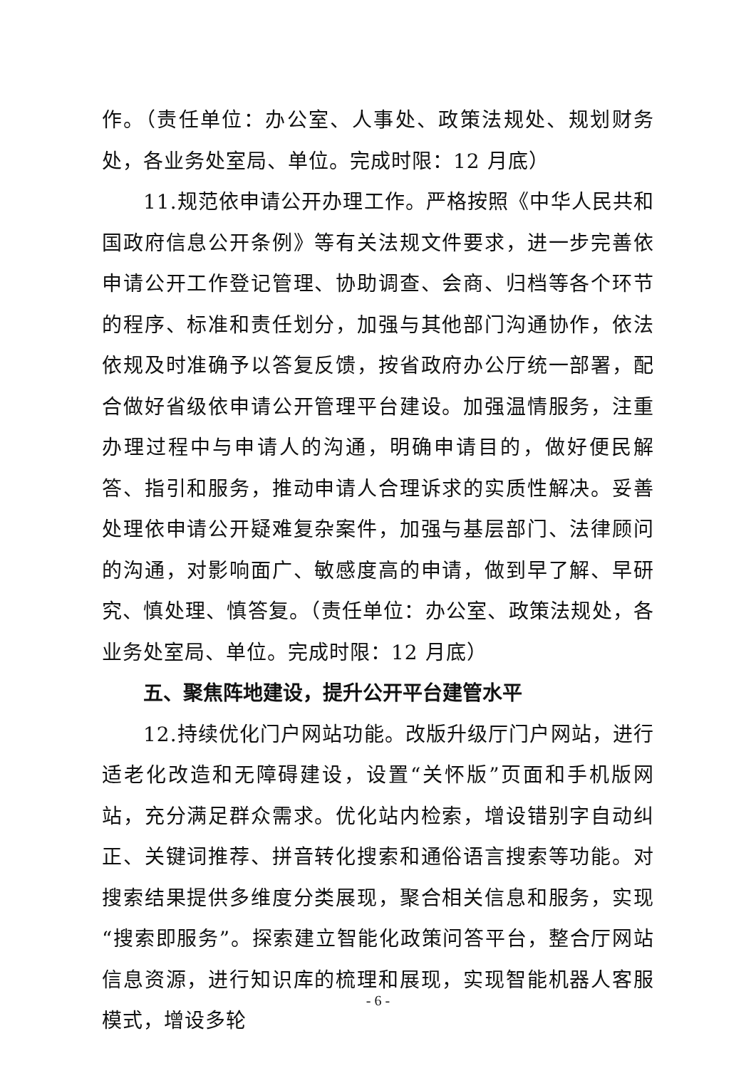作。（责任单位：办公室、人事处、政策法规处、规划财务处，各业务处室局、单位。完成时限：12 月底）
11.规范依申请公开办理工作。严格按照《中华人民共和国政府信息公开条例》等有关法规文件要求，进一步完善依申请公开工作登记管理、协助调查、会商、归档等各个环节的程序、标准和责任划分，加强与其他部门沟通协作，依法依规及时准确予以答复反馈，按省政府办公厅统一部署，配合做好省级依申请公开管理平台建设。加强温情服务，注重办理过程中与申请人的沟通，明确申请目的，做好便民解答、指引和服务，推动申请人合理诉求的实质性解决。妥善处理依申请公开疑难复杂案件，加强与基层部门、法律顾问的沟通，对影响面广、敏感度高的申请，做到早了解、早研究、慎处理、慎答复。（责任单位：办公室、政策法规处，各业务处室局、单位。完成时限：12 月底）
五、聚焦阵地建设，提升公开平台建管水平
12.持续优化门户网站功能。改版升级厅门户网站，进行适老化改造和无障碍建设，设置“关怀版”页面和手机版网站，充分满足群众需求。优化站内检索，增设错别字自动纠正、关键词推荐、拼音转化搜索和通俗语言搜索等功能。对搜索结果提供多维度分类展现，聚合相关信息和服务，实现“搜索即服务”。探索建立智能化政策问答平台，整合厅网站信息资源，进行知识库的梳理和展现，实现智能机器人客服模式，增设多轮
- 6 -